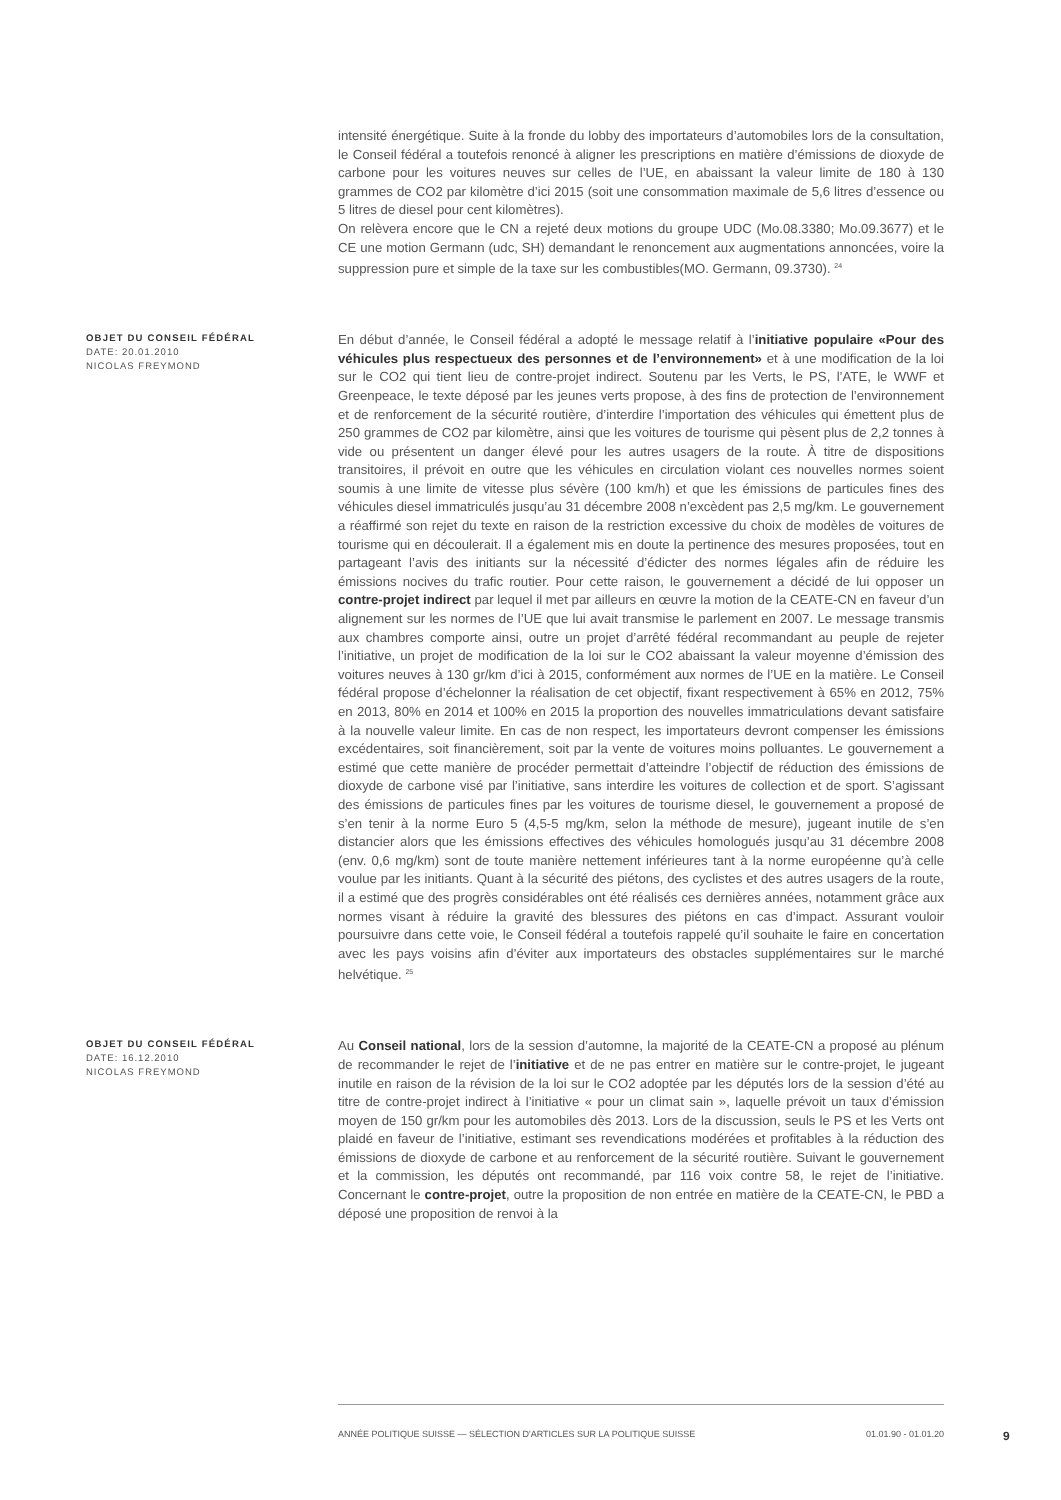intensité énergétique. Suite à la fronde du lobby des importateurs d’automobiles lors de la consultation, le Conseil fédéral a toutefois renoncé à aligner les prescriptions en matière d’émissions de dioxyde de carbone pour les voitures neuves sur celles de l’UE, en abaissant la valeur limite de 180 à 130 grammes de CO2 par kilomètre d’ici 2015 (soit une consommation maximale de 5,6 litres d’essence ou 5 litres de diesel pour cent kilomètres).
On relèvera encore que le CN a rejeté deux motions du groupe UDC (Mo.08.3380; Mo.09.3677) et le CE une motion Germann (udc, SH) demandant le renoncement aux augmentations annoncées, voire la suppression pure et simple de la taxe sur les combustibles(MO. Germann, 09.3730). <sup>24</sup>
OBJET DU CONSEIL FÉDÉRAL
DATE: 20.01.2010
NICOLAS FREYMOND
En début d’année, le Conseil fédéral a adopté le message relatif à l’initiative populaire «Pour des véhicules plus respectueux des personnes et de l’environnement» et à une modification de la loi sur le CO2 qui tient lieu de contre-projet indirect. Soutenu par les Verts, le PS, l’ATE, le WWF et Greenpeace, le texte déposé par les jeunes verts propose, à des fins de protection de l’environnement et de renforcement de la sécurité routière, d’interdire l’importation des véhicules qui émettent plus de 250 grammes de CO2 par kilomètre, ainsi que les voitures de tourisme qui pèsent plus de 2,2 tonnes à vide ou présentent un danger élevé pour les autres usagers de la route. À titre de dispositions transitoires, il prévoit en outre que les véhicules en circulation violant ces nouvelles normes soient soumis à une limite de vitesse plus sévère (100 km/h) et que les émissions de particules fines des véhicules diesel immatriculés jusqu’au 31 décembre 2008 n’excèdent pas 2,5 mg/km. Le gouvernement a réaffirmé son rejet du texte en raison de la restriction excessive du choix de modèles de voitures de tourisme qui en découlerait. Il a également mis en doute la pertinence des mesures proposées, tout en partageant l’avis des initiants sur la nécessité d’édicter des normes légales afin de réduire les émissions nocives du trafic routier. Pour cette raison, le gouvernement a décidé de lui opposer un contre-projet indirect par lequel il met par ailleurs en œuvre la motion de la CEATE-CN en faveur d’un alignement sur les normes de l’UE que lui avait transmise le parlement en 2007. Le message transmis aux chambres comporte ainsi, outre un projet d’arrêté fédéral recommandant au peuple de rejeter l’initiative, un projet de modification de la loi sur le CO2 abaissant la valeur moyenne d’émission des voitures neuves à 130 gr/km d’ici à 2015, conformément aux normes de l’UE en la matière. Le Conseil fédéral propose d’échelonner la réalisation de cet objectif, fixant respectivement à 65% en 2012, 75% en 2013, 80% en 2014 et 100% en 2015 la proportion des nouvelles immatriculations devant satisfaire à la nouvelle valeur limite. En cas de non respect, les importateurs devront compenser les émissions excédentaires, soit financièrement, soit par la vente de voitures moins polluantes. Le gouvernement a estimé que cette manière de procéder permettait d’atteindre l’objectif de réduction des émissions de dioxyde de carbone visé par l’initiative, sans interdire les voitures de collection et de sport. S’agissant des émissions de particules fines par les voitures de tourisme diesel, le gouvernement a proposé de s’en tenir à la norme Euro 5 (4,5-5 mg/km, selon la méthode de mesure), jugeant inutile de s’en distancier alors que les émissions effectives des véhicules homologués jusqu’au 31 décembre 2008 (env. 0,6 mg/km) sont de toute manière nettement inférieures tant à la norme européenne qu’à celle voulue par les initiants. Quant à la sécurité des piétons, des cyclistes et des autres usagers de la route, il a estimé que des progrès considérables ont été réalisés ces dernières années, notamment grâce aux normes visant à réduire la gravité des blessures des piétons en cas d’impact. Assurant vouloir poursuivre dans cette voie, le Conseil fédéral a toutefois rappelé qu’il souhaite le faire en concertation avec les pays voisins afin d’éviter aux importateurs des obstacles supplémentaires sur le marché helvétique. <sup>25</sup>
OBJET DU CONSEIL FÉDÉRAL
DATE: 16.12.2010
NICOLAS FREYMOND
Au Conseil national, lors de la session d’automne, la majorité de la CEATE-CN a proposé au plénum de recommander le rejet de l’initiative et de ne pas entrer en matière sur le contre-projet, le jugeant inutile en raison de la révision de la loi sur le CO2 adoptée par les députés lors de la session d’été au titre de contre-projet indirect à l’initiative « pour un climat sain », laquelle prévoit un taux d’émission moyen de 150 gr/km pour les automobiles dès 2013. Lors de la discussion, seuls le PS et les Verts ont plaidé en faveur de l’initiative, estimant ses revendications modérées et profitables à la réduction des émissions de dioxyde de carbone et au renforcement de la sécurité routière. Suivant le gouvernement et la commission, les députés ont recommandé, par 116 voix contre 58, le rejet de l’initiative. Concernant le contre-projet, outre la proposition de non entrée en matière de la CEATE-CN, le PBD a déposé une proposition de renvoi à la
ANNÉE POLITIQUE SUISSE — SÉLECTION D'ARTICLES SUR LA POLITIQUE SUISSE 01.01.90 - 01.01.20
9